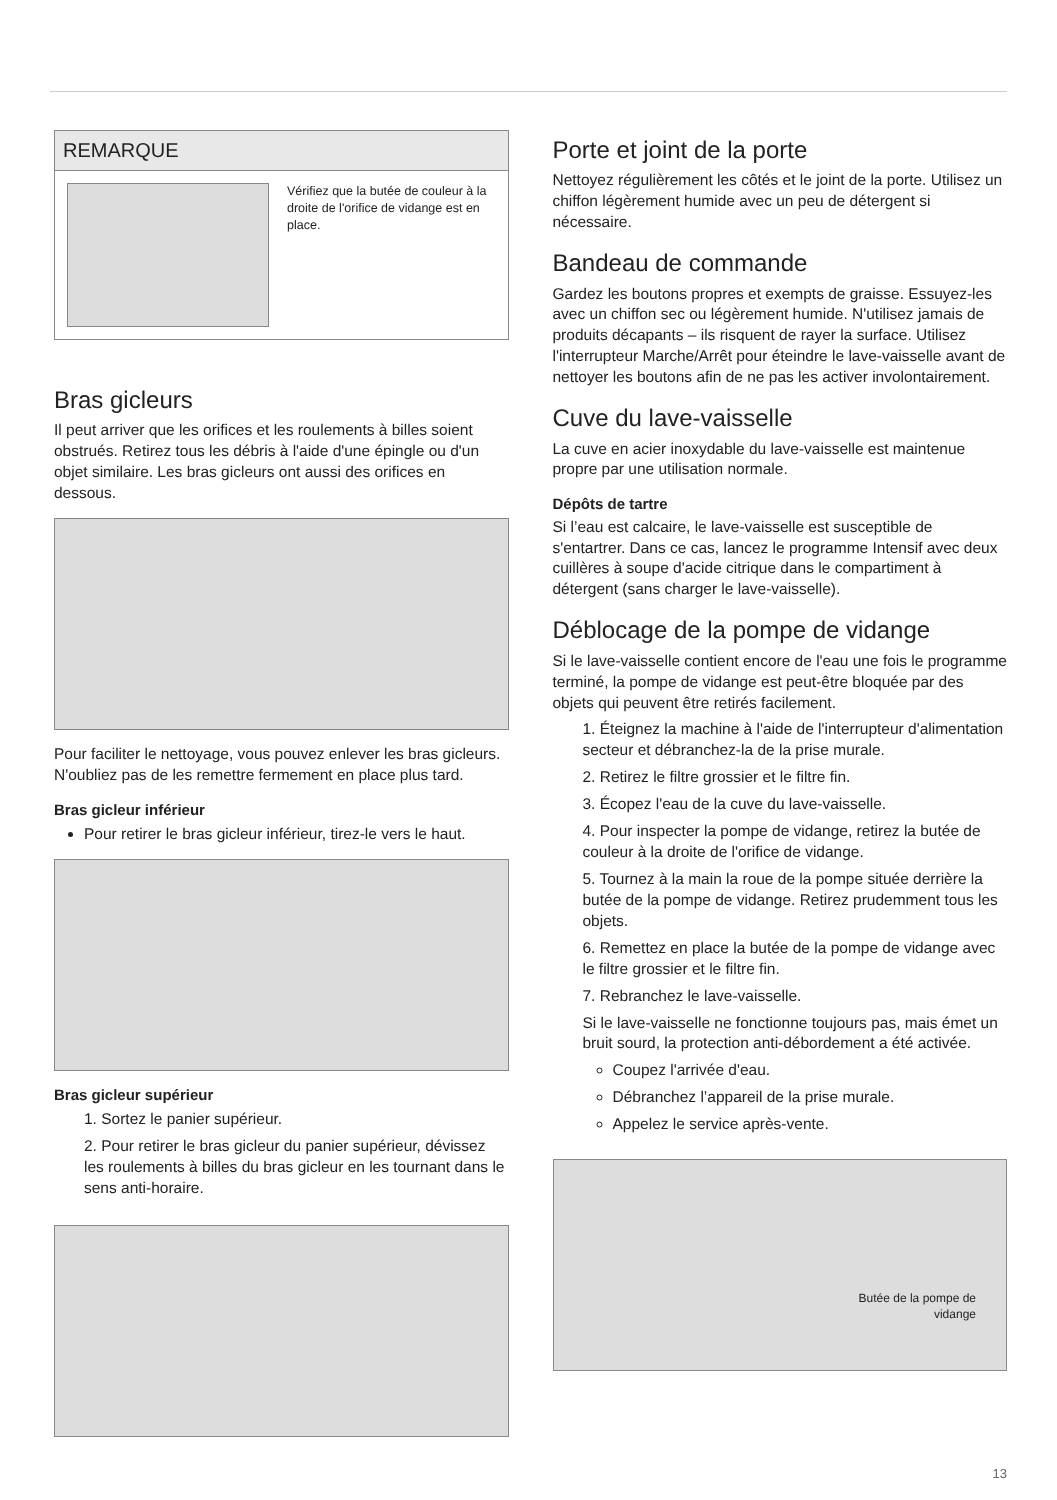REMARQUE
Vérifiez que la butée de couleur à la droite de l'orifice de vidange est en place.
Bras gicleurs
Il peut arriver que les orifices et les roulements à billes soient obstrués. Retirez tous les débris à l'aide d'une épingle ou d'un objet similaire. Les bras gicleurs ont aussi des orifices en dessous.
Pour faciliter le nettoyage, vous pouvez enlever les bras gicleurs. N'oubliez pas de les remettre fermement en place plus tard.
Bras gicleur inférieur
Pour retirer le bras gicleur inférieur, tirez-le vers le haut.
Bras gicleur supérieur
1. Sortez le panier supérieur.
2. Pour retirer le bras gicleur du panier supérieur, dévissez les roulements à billes du bras gicleur en les tournant dans le sens anti-horaire.
Porte et joint de la porte
Nettoyez régulièrement les côtés et le joint de la porte. Utilisez un chiffon légèrement humide avec un peu de détergent si nécessaire.
Bandeau de commande
Gardez les boutons propres et exempts de graisse. Essuyez-les avec un chiffon sec ou légèrement humide. N'utilisez jamais de produits décapants – ils risquent de rayer la surface. Utilisez l'interrupteur Marche/Arrêt pour éteindre le lave-vaisselle avant de nettoyer les boutons afin de ne pas les activer involontairement.
Cuve du lave-vaisselle
La cuve en acier inoxydable du lave-vaisselle est maintenue propre par une utilisation normale.
Dépôts de tartre
Si l’eau est calcaire, le lave-vaisselle est susceptible de s'entartrer. Dans ce cas, lancez le programme Intensif avec deux cuillères à soupe d'acide citrique dans le compartiment à détergent (sans charger le lave-vaisselle).
Déblocage de la pompe de vidange
Si le lave-vaisselle contient encore de l'eau une fois le programme terminé, la pompe de vidange est peut-être bloquée par des objets qui peuvent être retirés facilement.
1. Éteignez la machine à l'aide de l'interrupteur d'alimentation secteur et débranchez-la de la prise murale.
2. Retirez le filtre grossier et le filtre fin.
3. Écopez l'eau de la cuve du lave-vaisselle.
4. Pour inspecter la pompe de vidange, retirez la butée de couleur à la droite de l'orifice de vidange.
5. Tournez à la main la roue de la pompe située derrière la butée de la pompe de vidange. Retirez prudemment tous les objets.
6. Remettez en place la butée de la pompe de vidange avec le filtre grossier et le filtre fin.
7. Rebranchez le lave-vaisselle.
Si le lave-vaisselle ne fonctionne toujours pas, mais émet un bruit sourd, la protection anti-débordement a été activée.
Coupez l'arrivée d'eau.
Débranchez l’appareil de la prise murale.
Appelez le service après-vente.
Butée de la pompe de
vidange
13